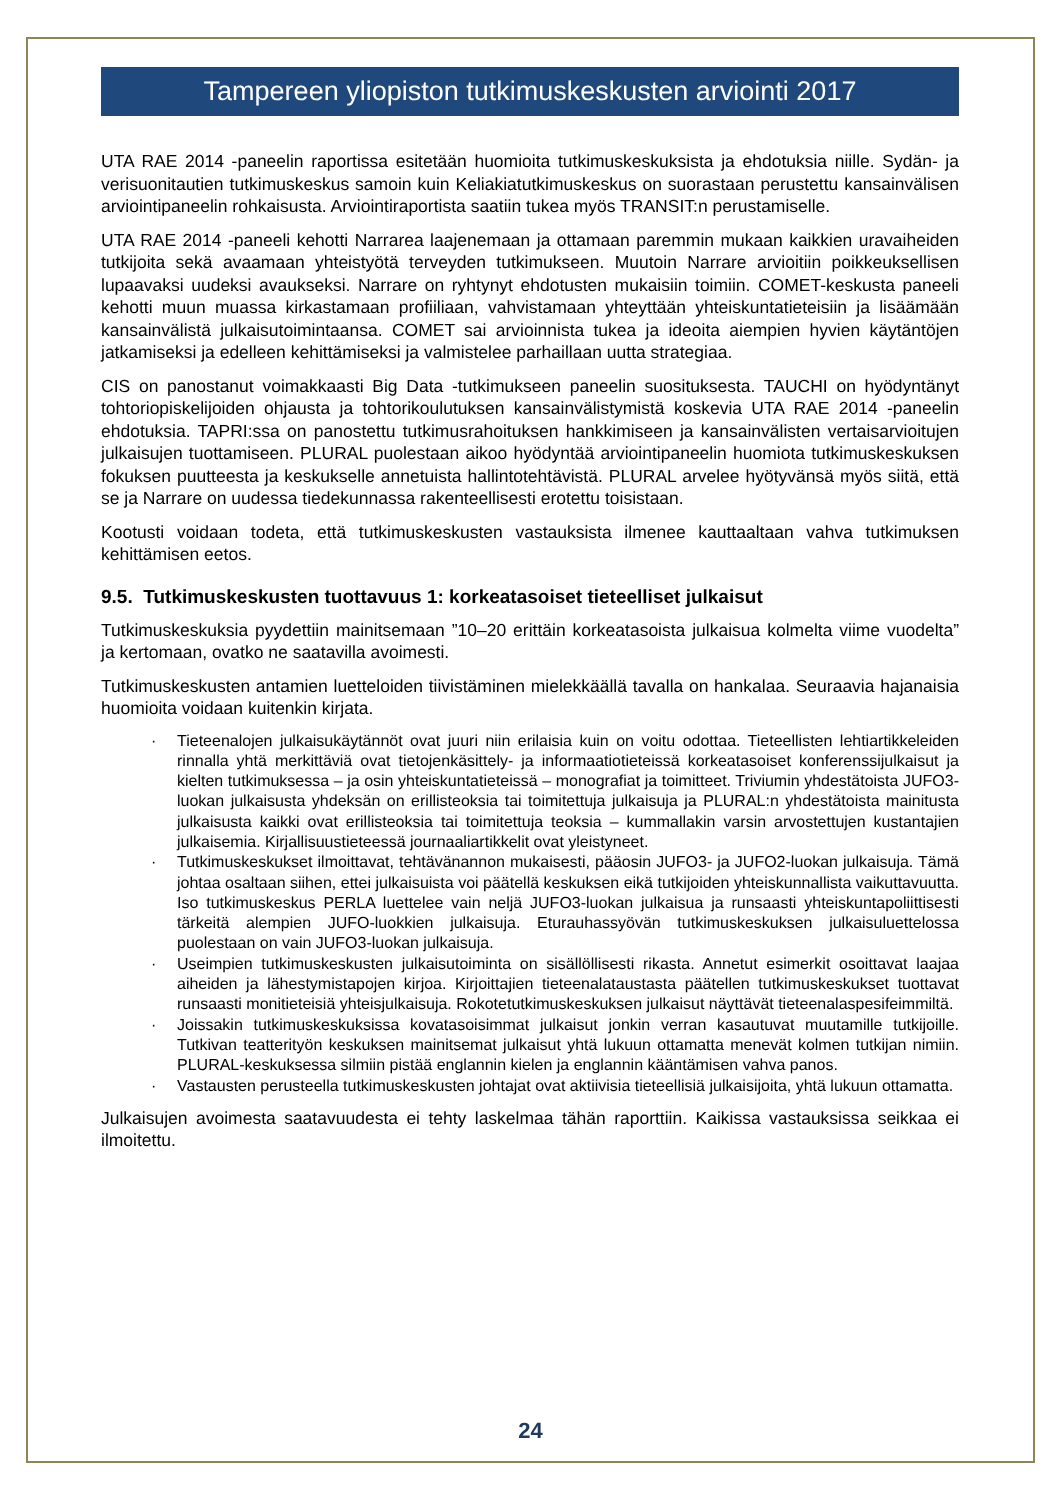Tampereen yliopiston tutkimuskeskusten arviointi 2017
UTA RAE 2014 -paneelin raportissa esitetään huomioita tutkimuskeskuksista ja ehdotuksia niille. Sydän- ja verisuonitautien tutkimuskeskus samoin kuin Keliakiatutkimuskeskus on suorastaan perustettu kansainvälisen arviointipaneelin rohkaisusta. Arviointiraportista saatiin tukea myös TRANSIT:n perustamiselle.
UTA RAE 2014 -paneeli kehotti Narrarea laajenemaan ja ottamaan paremmin mukaan kaikkien uravaiheiden tutkijoita sekä avaamaan yhteistyötä terveyden tutkimukseen. Muutoin Narrare arvioitiin poikkeuksellisen lupaavaksi uudeksi avaukseksi. Narrare on ryhtynyt ehdotusten mukaisiin toimiin. COMET-keskusta paneeli kehotti muun muassa kirkastamaan profiiliaan, vahvistamaan yhteyttään yhteiskuntatieteisiin ja lisäämään kansainvälistä julkaisutoimintaansa. COMET sai arvioinnista tukea ja ideoita aiempien hyvien käytäntöjen jatkamiseksi ja edelleen kehittämiseksi ja valmistelee parhaillaan uutta strategiaa.
CIS on panostanut voimakkaasti Big Data -tutkimukseen paneelin suosituksesta. TAUCHI on hyödyntänyt tohtoriopiskelijoiden ohjausta ja tohtorikoulutuksen kansainvälistymistä koskevia UTA RAE 2014 -paneelin ehdotuksia. TAPRI:ssa on panostettu tutkimusrahoituksen hankkimiseen ja kansainvälisten vertaisarvioitujen julkaisujen tuottamiseen. PLURAL puolestaan aikoo hyödyntää arviointipaneelin huomiota tutkimuskeskuksen fokuksen puutteesta ja keskukselle annetuista hallintotehtävistä. PLURAL arvelee hyötyvänsä myös siitä, että se ja Narrare on uudessa tiedekunnassa rakenteellisesti erotettu toisistaan.
Kootusti voidaan todeta, että tutkimuskeskusten vastauksista ilmenee kauttaaltaan vahva tutkimuksen kehittämisen eetos.
9.5. Tutkimuskeskusten tuottavuus 1: korkeatasoiset tieteelliset julkaisut
Tutkimuskeskuksia pyydettiin mainitsemaan ”10–20 erittäin korkeatasoista julkaisua kolmelta viime vuodelta” ja kertomaan, ovatko ne saatavilla avoimesti.
Tutkimuskeskusten antamien luetteloiden tiivistäminen mielekkäällä tavalla on hankalaa. Seuraavia hajanaisia huomioita voidaan kuitenkin kirjata.
· Tieteenalojen julkaisukäytännöt ovat juuri niin erilaisia kuin on voitu odottaa. Tieteellisten lehtiartikkeleiden rinnalla yhtä merkittäviä ovat tietojenkäsittely- ja informaatiotieteissä korkeatasoiset konferenssijulkaisut ja kielten tutkimuksessa – ja osin yhteiskuntatieteissä – monografiat ja toimitteet. Triviumin yhdestätoista JUFO3-luokan julkaisusta yhdeksän on erillisteoksia tai toimitettuja julkaisuja ja PLURAL:n yhdestätoista mainitusta julkaisusta kaikki ovat erillisteoksia tai toimitettuja teoksia – kummallakin varsin arvostettujen kustantajien julkaisemia. Kirjallisuustieteessä journaaliartikkelit ovat yleistyneet.
· Tutkimuskeskukset ilmoittavat, tehtävänannon mukaisesti, pääosin JUFO3- ja JUFO2-luokan julkaisuja. Tämä johtaa osaltaan siihen, ettei julkaisuista voi päätellä keskuksen eikä tutkijoiden yhteiskunnallista vaikuttavuutta. Iso tutkimuskeskus PERLA luettelee vain neljä JUFO3-luokan julkaisua ja runsaasti yhteiskuntapoliittisesti tärkeitä alempien JUFO-luokkien julkaisuja. Eturauhassyövän tutkimuskeskuksen julkaisuluettelossa puolestaan on vain JUFO3-luokan julkaisuja.
· Useimpien tutkimuskeskusten julkaisutoiminta on sisällöllisesti rikasta. Annetut esimerkit osoittavat laajaa aiheiden ja lähestymistapojen kirjoa. Kirjoittajien tieteenalataustasta päätellen tutkimuskeskukset tuottavat runsaasti monitieteisiä yhteisjulkaisuja. Rokotetutkimuskeskuksen julkaisut näyttävät tieteenalaspesifeimmiltä.
· Joissakin tutkimuskeskuksissa kovatasoisimmat julkaisut jonkin verran kasautuvat muutamille tutkijoille. Tutkivan teatterityön keskuksen mainitsemat julkaisut yhtä lukuun ottamatta menevät kolmen tutkijan nimiin. PLURAL-keskuksessa silmiin pistää englannin kielen ja englannin kääntämisen vahva panos.
· Vastausten perusteella tutkimuskeskusten johtajat ovat aktiivisia tieteellisiä julkaisijoita, yhtä lukuun ottamatta.
Julkaisujen avoimesta saatavuudesta ei tehty laskelmaa tähän raporttiin. Kaikissa vastauksissa seikkaa ei ilmoitettu.
24